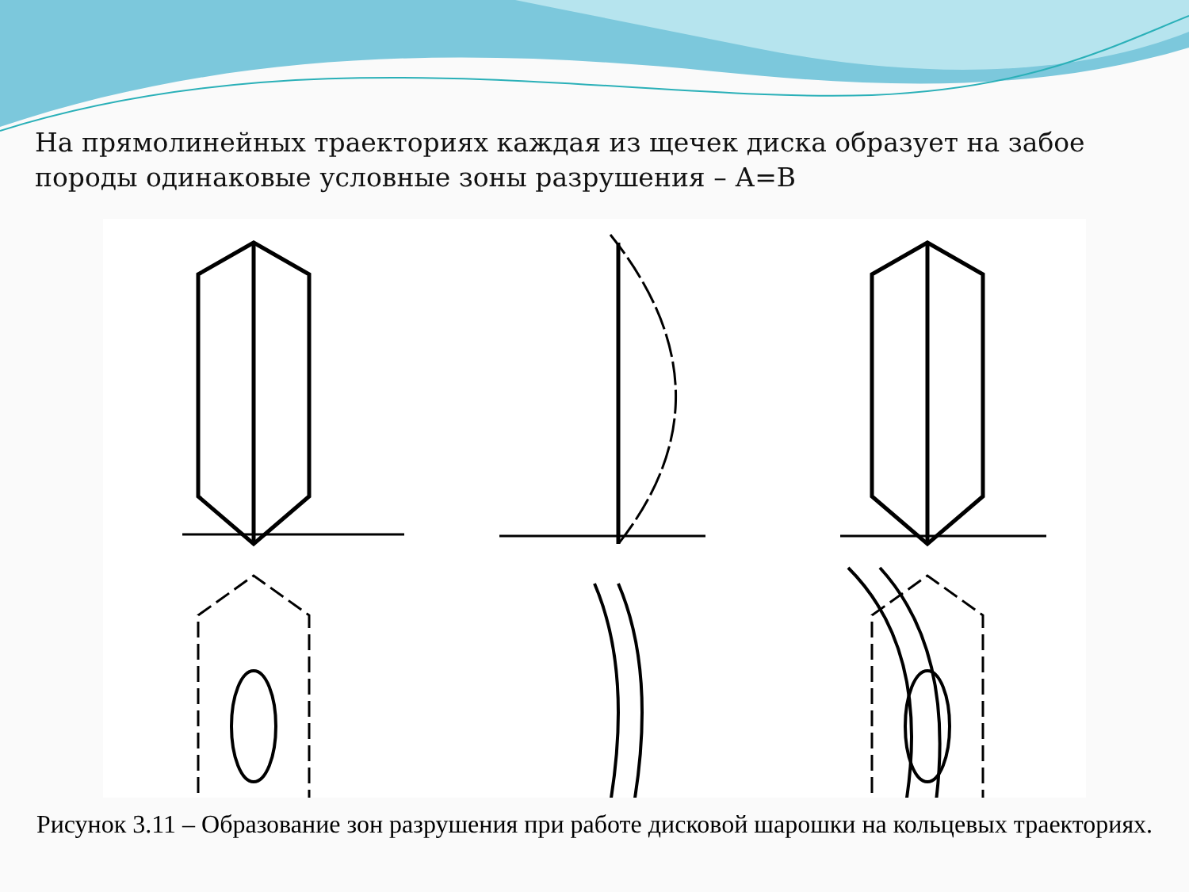На прямолинейных траекториях каждая из щечек диска образует на забое породы одинаковые условные зоны разрушения – А=В
Рисунок 3.11 – Образование зон разрушения при работе дисковой шарошки на кольцевых траекториях.